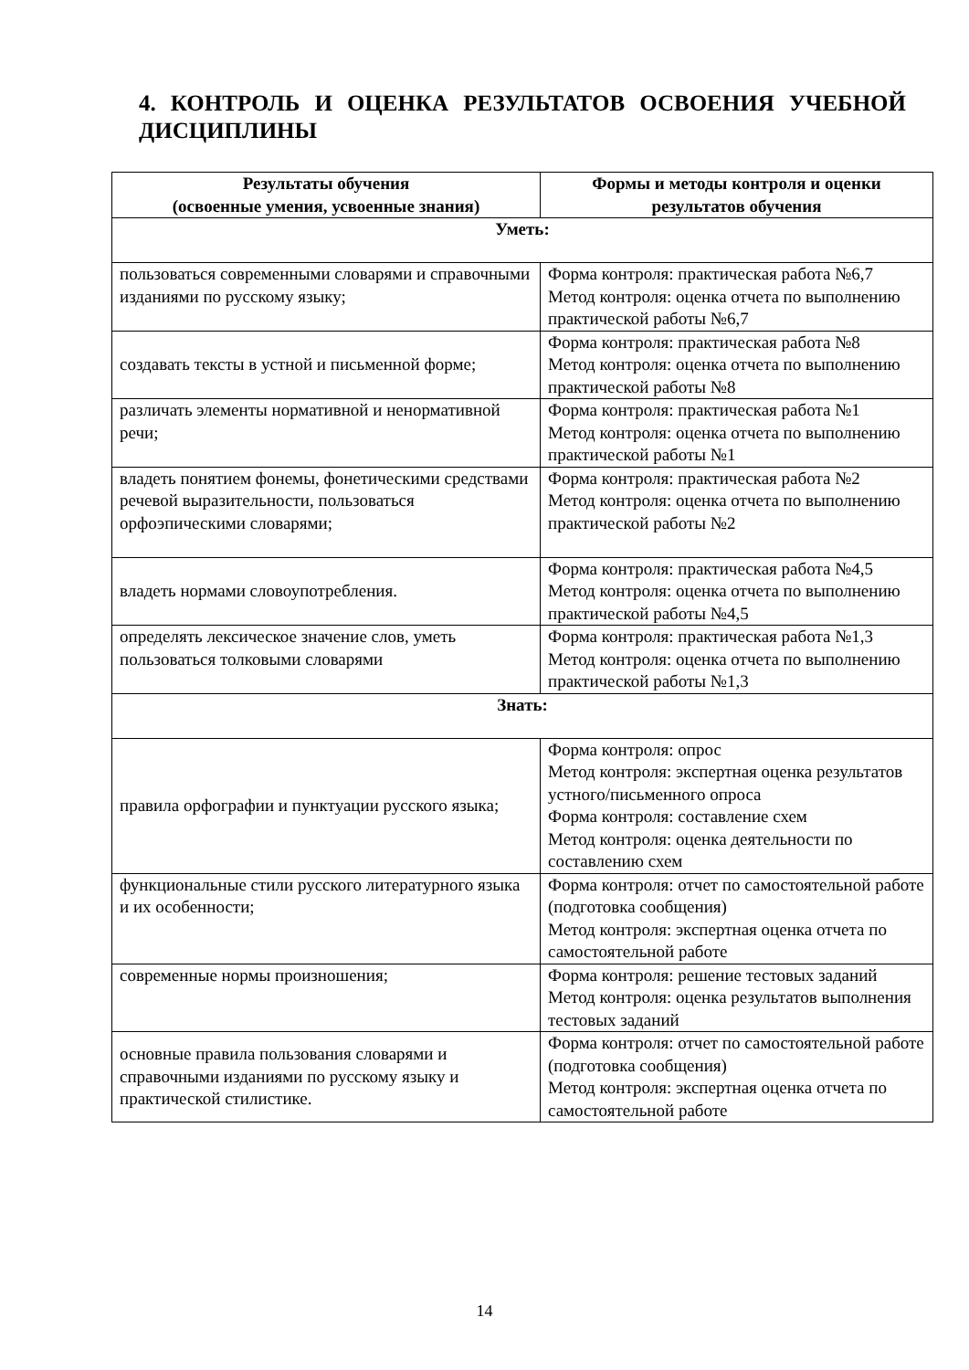4. КОНТРОЛЬ И ОЦЕНКА РЕЗУЛЬТАТОВ ОСВОЕНИЯ УЧЕБНОЙ ДИСЦИПЛИНЫ
| Результаты обучения (освоенные умения, усвоенные знания) | Формы и методы контроля и оценки результатов обучения |
| --- | --- |
| Уметь: | |
| пользоваться современными словарями и справочными изданиями по русскому языку; | Форма контроля: практическая работа №6,7 Метод контроля: оценка отчета по выполнению практической работы №6,7 |
| создавать тексты в устной и письменной форме; | Форма контроля: практическая работа №8 Метод контроля: оценка отчета по выполнению практической работы №8 |
| различать элементы нормативной и ненормативной речи; | Форма контроля: практическая работа №1 Метод контроля: оценка отчета по выполнению практической работы №1 |
| владеть понятием фонемы, фонетическими средствами речевой выразительности, пользоваться орфоэпическими словарями; | Форма контроля: практическая работа №2 Метод контроля: оценка отчета по выполнению практической работы №2 |
| владеть нормами словоупотребления. | Форма контроля: практическая работа №4,5 Метод контроля: оценка отчета по выполнению практической работы №4,5 |
| определять лексическое значение слов, уметь пользоваться толковыми словарями | Форма контроля: практическая работа №1,3 Метод контроля: оценка отчета по выполнению практической работы №1,3 |
| Знать: | |
| правила орфографии и пунктуации русского языка; | Форма контроля: опрос Метод контроля: экспертная оценка результатов устного/письменного опроса Форма контроля: составление схем Метод контроля: оценка деятельности по составлению схем |
| функциональные стили русского литературного языка и их особенности; | Форма контроля: отчет по самостоятельной работе (подготовка сообщения) Метод контроля: экспертная оценка отчета по самостоятельной работе |
| современные нормы произношения; | Форма контроля: решение тестовых заданий Метод контроля: оценка результатов выполнения тестовых заданий |
| основные правила пользования словарями и справочными изданиями по русскому языку и практической стилистике. | Форма контроля: отчет по самостоятельной работе (подготовка сообщения) Метод контроля: экспертная оценка отчета по самостоятельной работе |
14